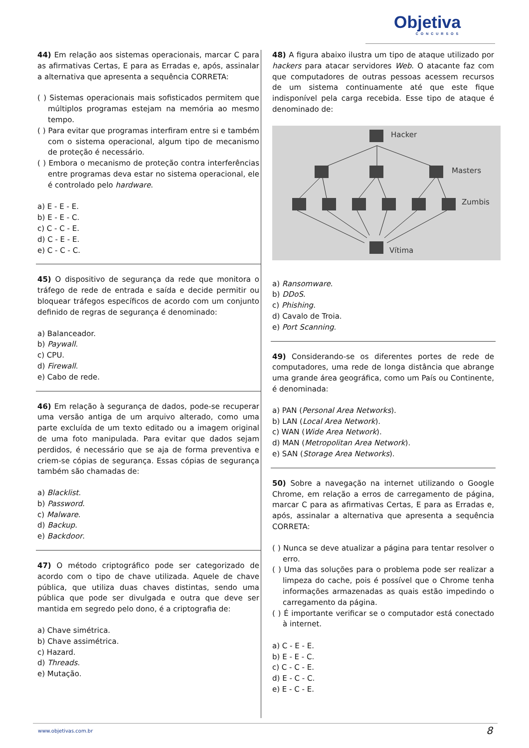Objetiva
CONCURSOS
44) Em relação aos sistemas operacionais, marcar C para as afirmativas Certas, E para as Erradas e, após, assinalar a alternativa que apresenta a sequência CORRETA:
( ) Sistemas operacionais mais sofisticados permitem que múltiplos programas estejam na memória ao mesmo tempo.
( ) Para evitar que programas interfiram entre si e também com o sistema operacional, algum tipo de mecanismo de proteção é necessário.
( ) Embora o mecanismo de proteção contra interferências entre programas deva estar no sistema operacional, ele é controlado pelo hardware.
a) E - E - E.
b) E - E - C.
c) C - C - E.
d) C - E - E.
e) C - C - C.
45) O dispositivo de segurança da rede que monitora o tráfego de rede de entrada e saída e decide permitir ou bloquear tráfegos específicos de acordo com um conjunto definido de regras de segurança é denominado:
a) Balanceador.
b) Paywall.
c) CPU.
d) Firewall.
e) Cabo de rede.
46) Em relação à segurança de dados, pode-se recuperar uma versão antiga de um arquivo alterado, como uma parte excluída de um texto editado ou a imagem original de uma foto manipulada. Para evitar que dados sejam perdidos, é necessário que se aja de forma preventiva e criem-se cópias de segurança. Essas cópias de segurança também são chamadas de:
a) Blacklist.
b) Password.
c) Malware.
d) Backup.
e) Backdoor.
47) O método criptográfico pode ser categorizado de acordo com o tipo de chave utilizada. Aquele de chave pública, que utiliza duas chaves distintas, sendo uma pública que pode ser divulgada e outra que deve ser mantida em segredo pelo dono, é a criptografia de:
a) Chave simétrica.
b) Chave assimétrica.
c) Hazard.
d) Threads.
e) Mutação.
48) A figura abaixo ilustra um tipo de ataque utilizado por hackers para atacar servidores Web. O atacante faz com que computadores de outras pessoas acessem recursos de um sistema continuamente até que este fique indisponível pela carga recebida. Esse tipo de ataque é denominado de:
Hacker
Masters
Zumbis
Vítima
a) Ransomware.
b) DDoS.
c) Phishing.
d) Cavalo de Troia.
e) Port Scanning.
49) Considerando-se os diferentes portes de rede de computadores, uma rede de longa distância que abrange uma grande área geográfica, como um País ou Continente, é denominada:
a) PAN (Personal Area Networks).
b) LAN (Local Area Network).
c) WAN (Wide Area Network).
d) MAN (Metropolitan Area Network).
e) SAN (Storage Area Networks).
50) Sobre a navegação na internet utilizando o Google Chrome, em relação a erros de carregamento de página, marcar C para as afirmativas Certas, E para as Erradas e, após, assinalar a alternativa que apresenta a sequência CORRETA:
( ) Nunca se deve atualizar a página para tentar resolver o erro.
( ) Uma das soluções para o problema pode ser realizar a limpeza do cache, pois é possível que o Chrome tenha informações armazenadas as quais estão impedindo o carregamento da página.
( ) É importante verificar se o computador está conectado à internet.
a) C - E - E.
b) E - E - C.
c) C - C - E.
d) E - C - C.
e) E - C - E.
www.objetivas.com.br 8